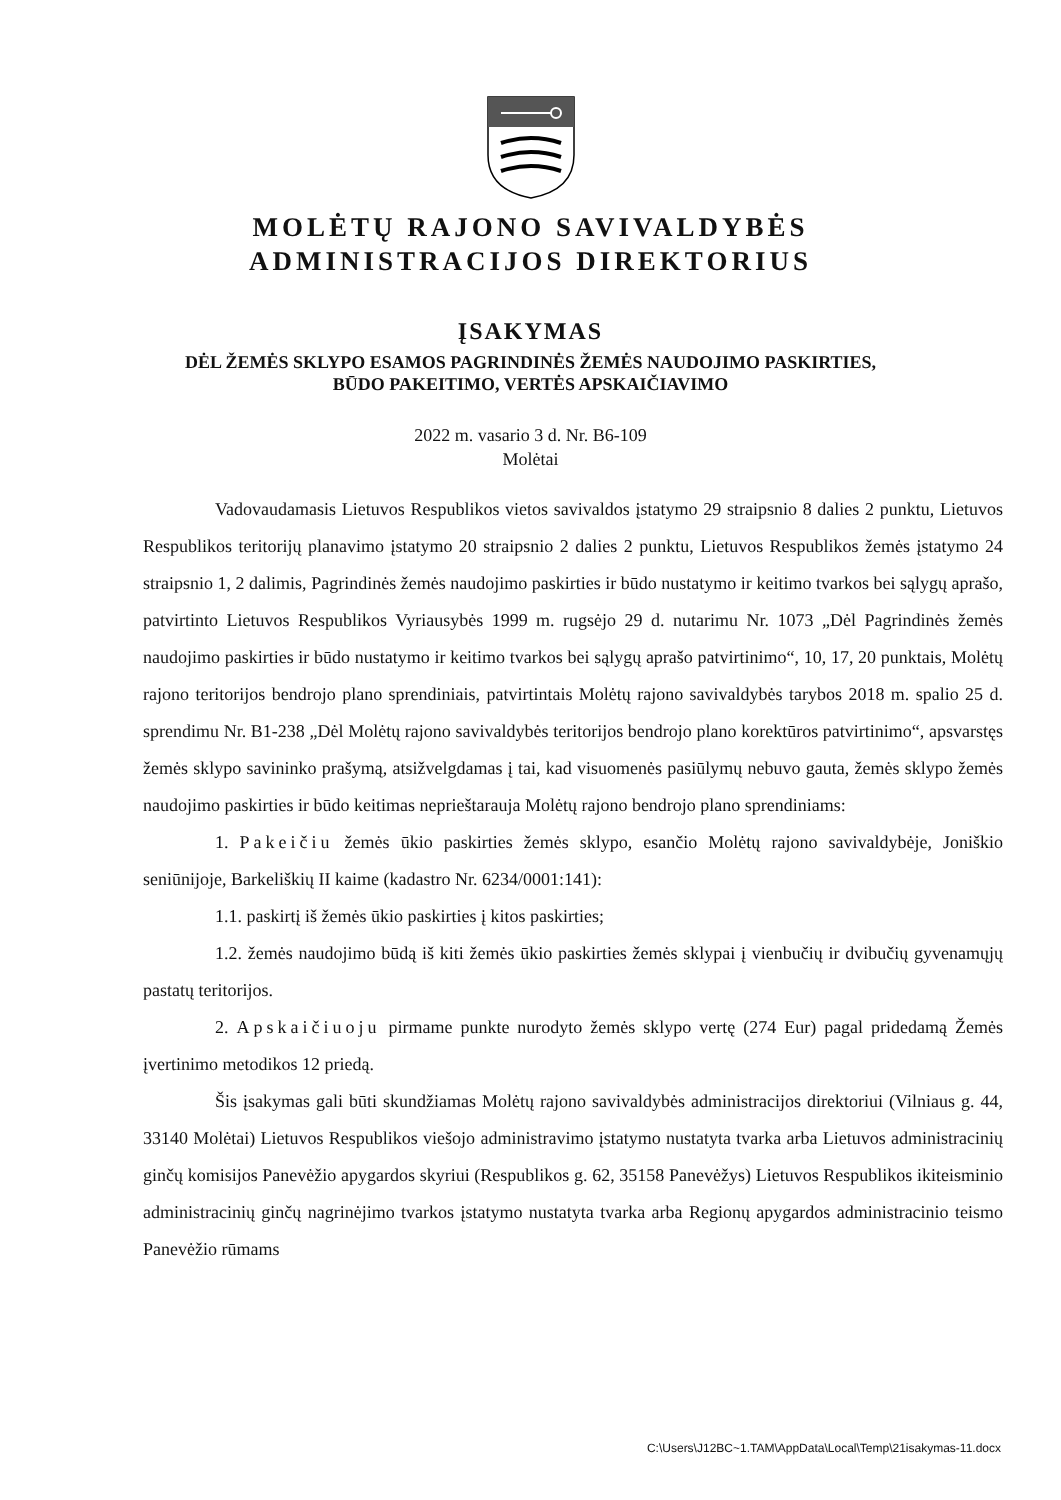MOLĖTŲ RAJONO SAVIVALDYBĖS
ADMINISTRACIJOS DIREKTORIUS
ĮSAKYMAS
DĖL ŽEMĖS SKLYPO ESAMOS PAGRINDINĖS ŽEMĖS NAUDOJIMO PASKIRTIES,
BŪDO PAKEITIMO, VERTĖS APSKAIČIAVIMO
2022 m. vasario 3 d. Nr. B6-109
Molėtai
Vadovaudamasis Lietuvos Respublikos vietos savivaldos įstatymo 29 straipsnio 8 dalies 2 punktu, Lietuvos Respublikos teritorijų planavimo įstatymo 20 straipsnio 2 dalies 2 punktu, Lietuvos Respublikos žemės įstatymo 24 straipsnio 1, 2 dalimis, Pagrindinės žemės naudojimo paskirties ir būdo nustatymo ir keitimo tvarkos bei sąlygų aprašo, patvirtinto Lietuvos Respublikos Vyriausybės 1999 m. rugsėjo 29 d. nutarimu Nr. 1073 „Dėl Pagrindinės žemės naudojimo paskirties ir būdo nustatymo ir keitimo tvarkos bei sąlygų aprašo patvirtinimo“, 10, 17, 20 punktais, Molėtų rajono teritorijos bendrojo plano sprendiniais, patvirtintais Molėtų rajono savivaldybės tarybos 2018 m. spalio 25 d. sprendimu Nr. B1-238 „Dėl Molėtų rajono savivaldybės teritorijos bendrojo plano korektūros patvirtinimo“, apsvarstęs žemės sklypo savininko prašymą, atsižvelgdamas į tai, kad visuomenės pasiūlymų nebuvo gauta, žemės sklypo žemės naudojimo paskirties ir būdo keitimas neprieštarauja Molėtų rajono bendrojo plano sprendiniams:
1. Pakeičiu žemės ūkio paskirties žemės sklypo, esančio Molėtų rajono savivaldybėje, Joniškio seniūnijoje, Barkeliškių II kaime (kadastro Nr. 6234/0001:141):
1.1. paskirtį iš žemės ūkio paskirties į kitos paskirties;
1.2. žemės naudojimo būdą iš kiti žemės ūkio paskirties žemės sklypai į vienbučių ir dvibučių gyvenamųjų pastatų teritorijos.
2. Apskaičiuoju pirmame punkte nurodyto žemės sklypo vertę (274 Eur) pagal pridedamą Žemės įvertinimo metodikos 12 priedą.
Šis įsakymas gali būti skundžiamas Molėtų rajono savivaldybės administracijos direktoriui (Vilniaus g. 44, 33140 Molėtai) Lietuvos Respublikos viešojo administravimo įstatymo nustatyta tvarka arba Lietuvos administracinių ginčų komisijos Panevėžio apygardos skyriui (Respublikos g. 62, 35158 Panevėžys) Lietuvos Respublikos ikiteisminio administracinių ginčų nagrinėjimo tvarkos įstatymo nustatyta tvarka arba Regionų apygardos administracinio teismo Panevėžio rūmams
C:\Users\J12BC~1.TAM\AppData\Local\Temp\21isakymas-11.docx